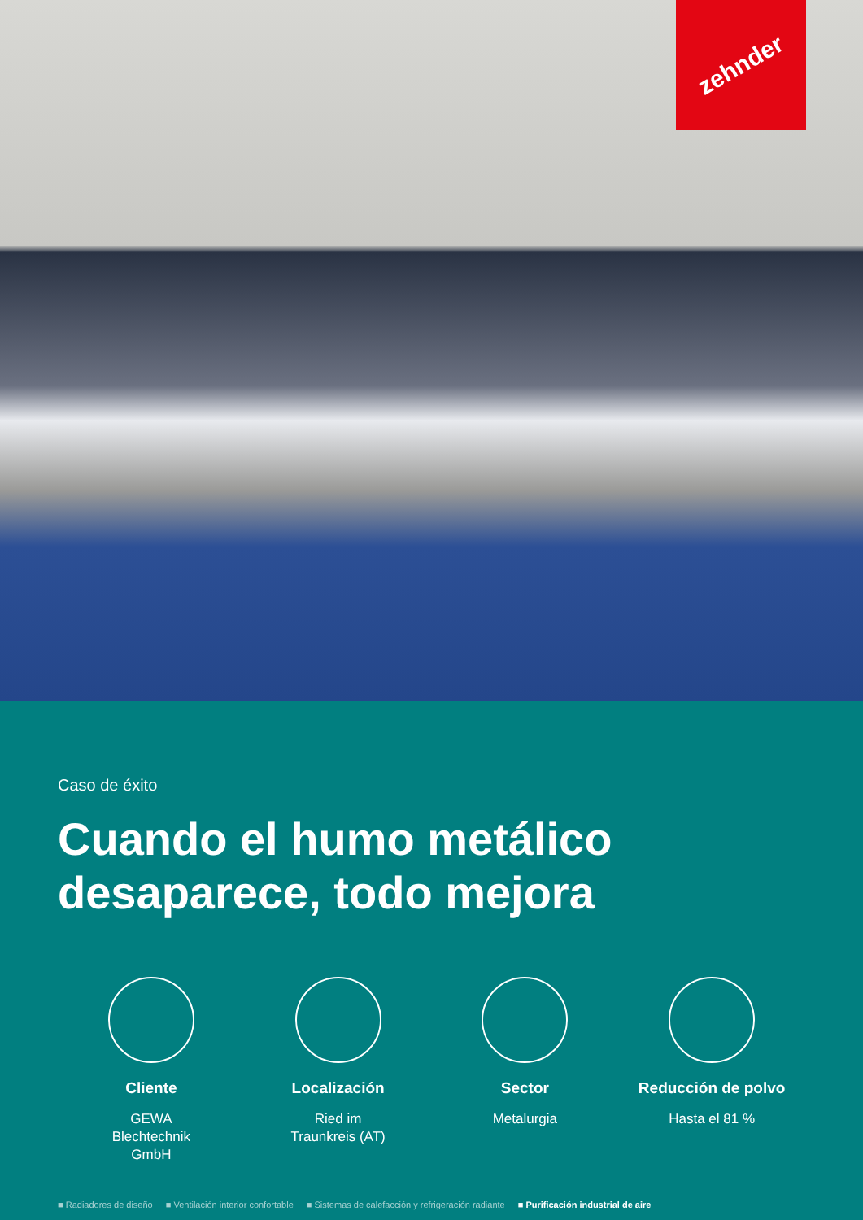zehnder
Caso de éxito
Cuando el humo metálico desaparece, todo mejora
Cliente
GEWA
Blechtechnik
GmbH
Localización
Ried im
Traunkreis (AT)
Sector
Metalurgia
Reducción de polvo
Hasta el 81 %
■ Radiadores de diseño ■ Ventilación interior confortable ■ Sistemas de calefacción y refrigeración radiante ■ Purificación industrial de aire